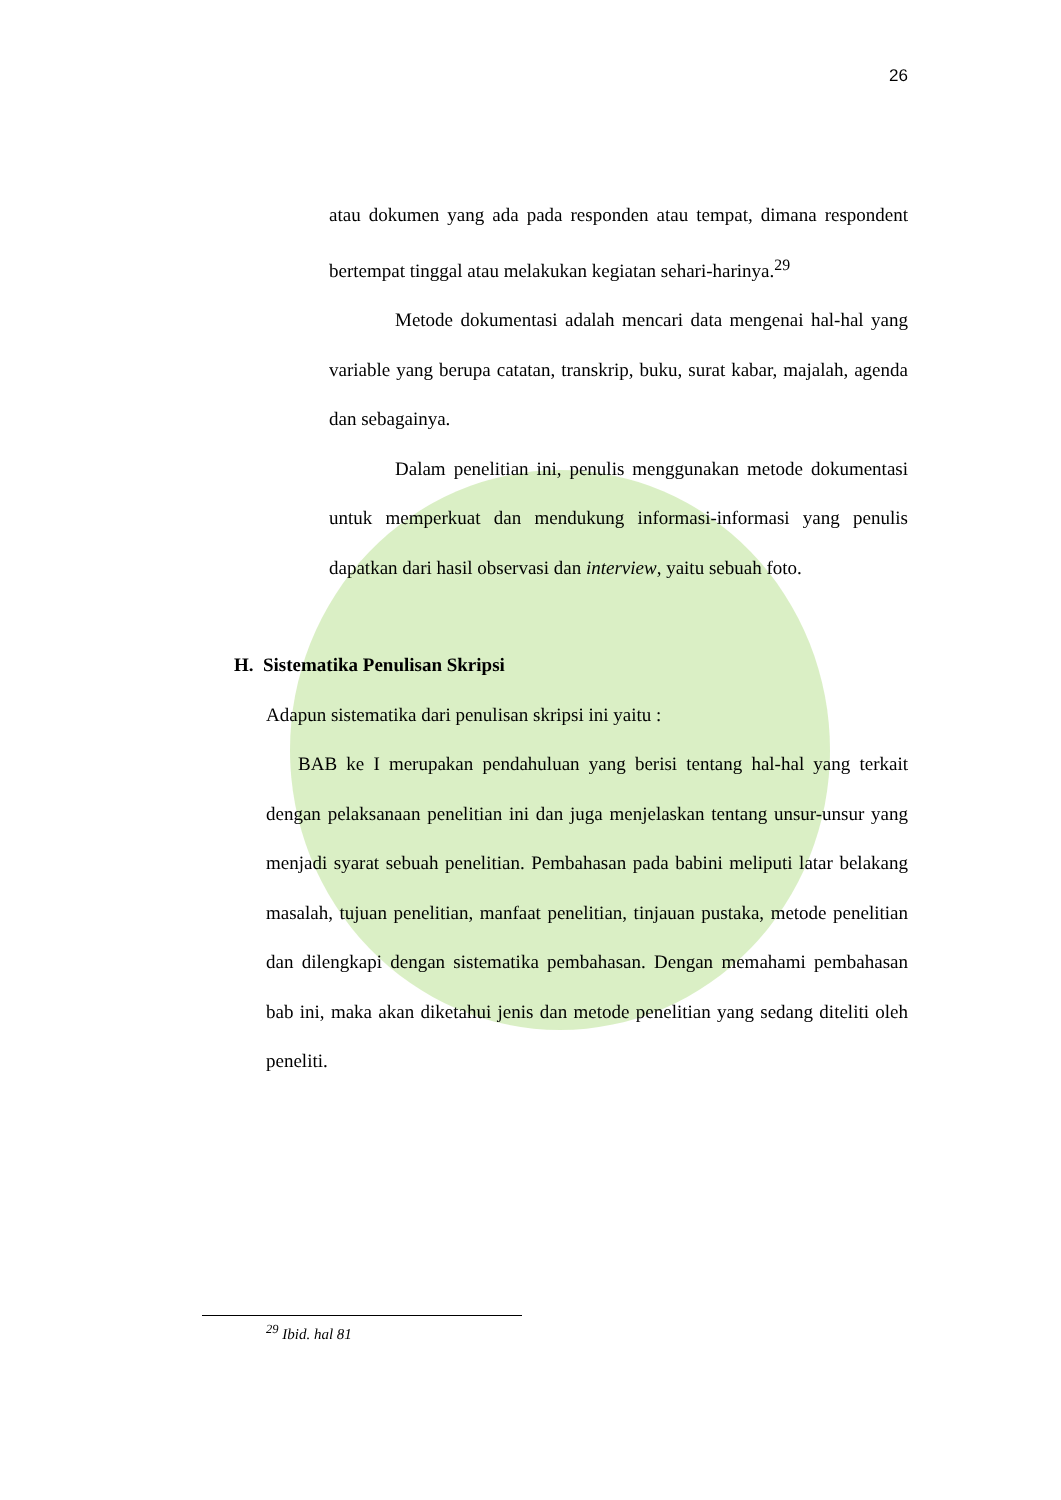26
atau dokumen yang ada pada responden atau tempat, dimana respondent bertempat tinggal atau melakukan kegiatan sehari-harinya.<sup>29</sup>
Metode dokumentasi adalah mencari data mengenai hal-hal yang variable yang berupa catatan, transkrip, buku, surat kabar, majalah, agenda dan sebagainya.
Dalam penelitian ini, penulis menggunakan metode dokumentasi untuk memperkuat dan mendukung informasi-informasi yang penulis dapatkan dari hasil observasi dan interview, yaitu sebuah foto.
H. Sistematika Penulisan Skripsi
Adapun sistematika dari penulisan skripsi ini yaitu :
BAB ke I merupakan pendahuluan yang berisi tentang hal-hal yang terkait dengan pelaksanaan penelitian ini dan juga menjelaskan tentang unsur-unsur yang menjadi syarat sebuah penelitian. Pembahasan pada babini meliputi latar belakang masalah, tujuan penelitian, manfaat penelitian, tinjauan pustaka, metode penelitian dan dilengkapi dengan sistematika pembahasan. Dengan memahami pembahasan bab ini, maka akan diketahui jenis dan metode penelitian yang sedang diteliti oleh peneliti.
<sup>29</sup> Ibid. hal 81